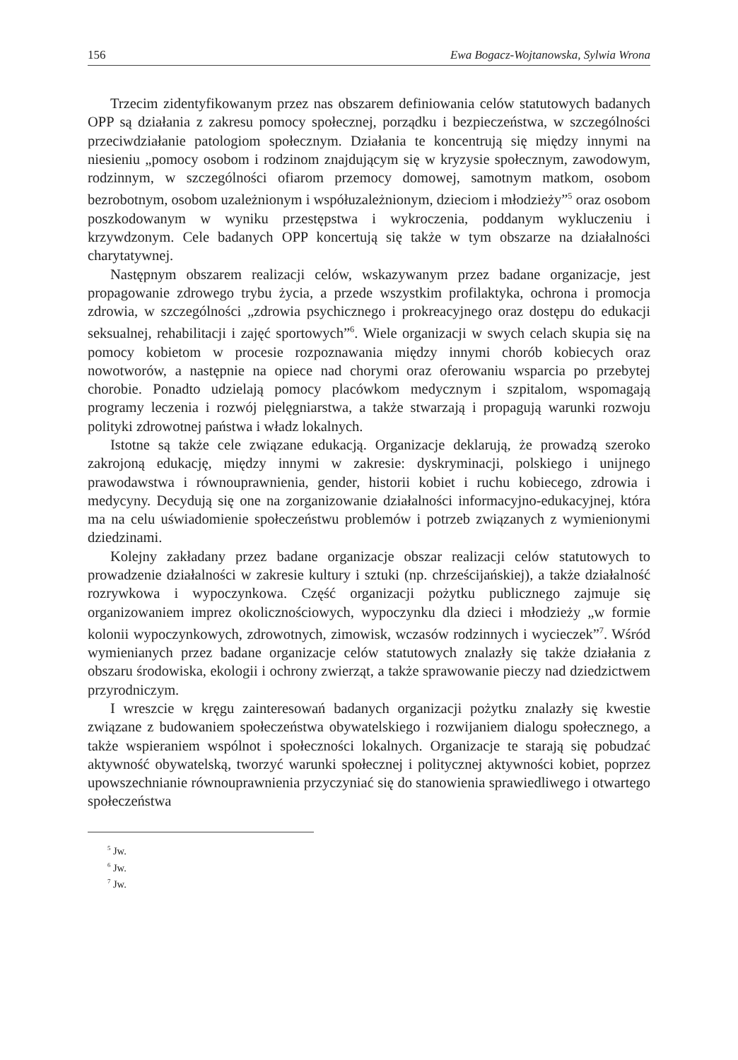156 Ewa Bogacz-Wojtanowska, Sylwia Wrona
Trzecim zidentyfikowanym przez nas obszarem definiowania celów statutowych badanych OPP są działania z zakresu pomocy społecznej, porządku i bezpieczeństwa, w szczególności przeciwdziałanie patologiom społecznym. Działania te koncentrują się między innymi na niesieniu „pomocy osobom i rodzinom znajdującym się w kryzysie społecznym, zawodowym, rodzinnym, w szczególności ofiarom przemocy domowej, samotnym matkom, osobom bezrobotnym, osobom uzależnionym i współuzależnionym, dzieciom i młodzieży”<sup>5</sup> oraz osobom poszkodowanym w wyniku przestępstwa i wykroczenia, poddanym wykluczeniu i krzywdzonym. Cele badanych OPP koncertują się także w tym obszarze na działalności charytatywnej.
Następnym obszarem realizacji celów, wskazywanym przez badane organizacje, jest propagowanie zdrowego trybu życia, a przede wszystkim profilaktyka, ochrona i promocja zdrowia, w szczególności „zdrowia psychicznego i prokreacyjnego oraz dostępu do edukacji seksualnej, rehabilitacji i zajęć sportowych”<sup>6</sup>. Wiele organizacji w swych celach skupia się na pomocy kobietom w procesie rozpoznawania między innymi chorób kobiecych oraz nowotworów, a następnie na opiece nad chorymi oraz oferowaniu wsparcia po przebytej chorobie. Ponadto udzielają pomocy placówkom medycznym i szpitalom, wspomagają programy leczenia i rozwój pielęgniarstwa, a także stwarzają i propagują warunki rozwoju polityki zdrowotnej państwa i władz lokalnych.
Istotne są także cele związane edukacją. Organizacje deklarują, że prowadzą szeroko zakrojoną edukację, między innymi w zakresie: dyskryminacji, polskiego i unijnego prawodawstwa i równouprawnienia, gender, historii kobiet i ruchu kobiecego, zdrowia i medycyny. Decydują się one na zorganizowanie działalności informacyjno-edukacyjnej, która ma na celu uświadomienie społeczeństwu problemów i potrzeb związanych z wymienionymi dziedzinami.
Kolejny zakładany przez badane organizacje obszar realizacji celów statutowych to prowadzenie działalności w zakresie kultury i sztuki (np. chrześcijańskiej), a także działalność rozrywkowa i wypoczynkowa. Część organizacji pożytku publicznego zajmuje się organizowaniem imprez okolicznościowych, wypoczynku dla dzieci i młodzieży „w formie kolonii wypoczynkowych, zdrowotnych, zimowisk, wczasów rodzinnych i wycieczek”<sup>7</sup>. Wśród wymienianych przez badane organizacje celów statutowych znalazły się także działania z obszaru środowiska, ekologii i ochrony zwierząt, a także sprawowanie pieczy nad dziedzictwem przyrodniczym.
I wreszcie w kręgu zainteresowań badanych organizacji pożytku znalazły się kwestie związane z budowaniem społeczeństwa obywatelskiego i rozwijaniem dialogu społecznego, a także wspieraniem wspólnot i społeczności lokalnych. Organizacje te starają się pobudzać aktywność obywatelską, tworzyć warunki społecznej i politycznej aktywności kobiet, poprzez upowszechnianie równouprawnienia przyczyniać się do stanowienia sprawiedliwego i otwartego społeczeństwa
<sup>5</sup> Jw.
<sup>6</sup> Jw.
<sup>7</sup> Jw.